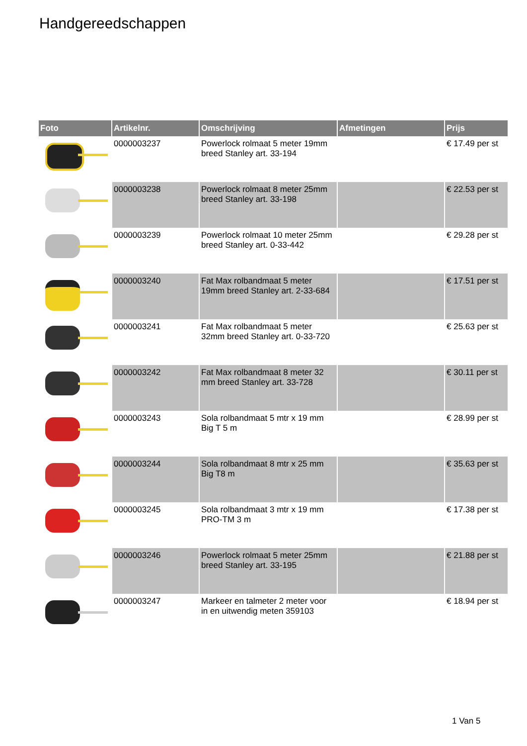Handgereedschappen
| Foto | Artikelnr. | Omschrijving | Afmetingen | Prijs |
| --- | --- | --- | --- | --- |
| | 0000003237 | Powerlock rolmaat 5 meter 19mm breed Stanley art. 33-194 | | € 17.49 per st |
| | 0000003238 | Powerlock rolmaat 8 meter 25mm breed Stanley art. 33-198 | | € 22.53 per st |
| | 0000003239 | Powerlock rolmaat 10 meter 25mm breed Stanley art. 0-33-442 | | € 29.28 per st |
| | 0000003240 | Fat Max rolbandmaat 5 meter 19mm breed Stanley art. 2-33-684 | | € 17.51 per st |
| | 0000003241 | Fat Max rolbandmaat 5 meter 32mm breed Stanley art. 0-33-720 | | € 25.63 per st |
| | 0000003242 | Fat Max rolbandmaat 8 meter 32 mm breed Stanley art. 33-728 | | € 30.11 per st |
| | 0000003243 | Sola rolbandmaat 5 mtr x 19 mm Big T 5 m | | € 28.99 per st |
| | 0000003244 | Sola rolbandmaat 8 mtr x 25 mm Big T8 m | | € 35.63 per st |
| | 0000003245 | Sola rolbandmaat 3 mtr x 19 mm PRO-TM 3 m | | € 17.38 per st |
| | 0000003246 | Powerlock rolmaat 5 meter 25mm breed Stanley art. 33-195 | | € 21.88 per st |
| | 0000003247 | Markeer en talmeter 2 meter voor in en uitwendig meten 359103 | | € 18.94 per st |
1 Van 5